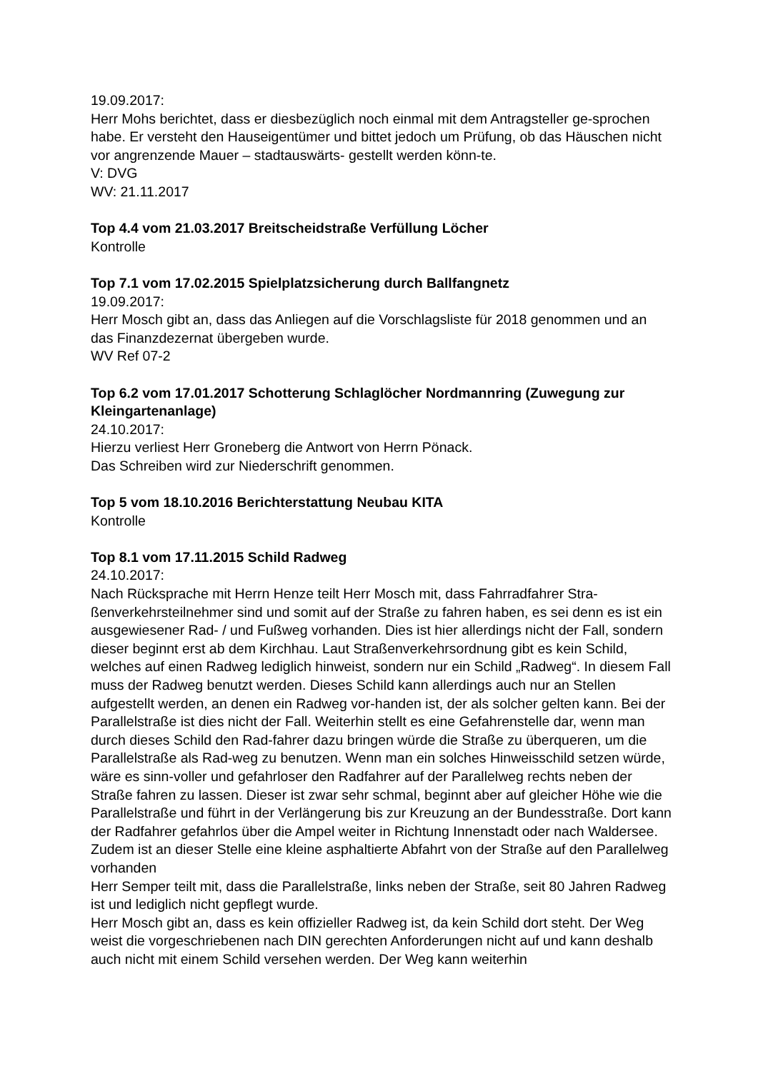19.09.2017:
Herr Mohs berichtet, dass er diesbezüglich noch einmal mit dem Antragsteller ge-sprochen habe. Er versteht den Hauseigentümer und bittet jedoch um Prüfung, ob das Häuschen nicht vor angrenzende Mauer – stadtauswärts- gestellt werden könn-te.
V: DVG
WV: 21.11.2017
Top 4.4 vom 21.03.2017 Breitscheidstraße Verfüllung Löcher
Kontrolle
Top 7.1 vom 17.02.2015 Spielplatzsicherung durch Ballfangnetz
19.09.2017:
Herr Mosch gibt an, dass das Anliegen auf die Vorschlagsliste für 2018 genommen und an das Finanzdezernat übergeben wurde.
WV Ref 07-2
Top 6.2 vom 17.01.2017 Schotterung Schlaglöcher Nordmannring (Zuwegung zur Kleingartenanlage)
24.10.2017:
Hierzu verliest Herr Groneberg die Antwort von Herrn Pönack.
Das Schreiben wird zur Niederschrift genommen.
Top 5 vom 18.10.2016 Berichterstattung Neubau KITA
Kontrolle
Top 8.1 vom 17.11.2015 Schild Radweg
24.10.2017:
Nach Rücksprache mit Herrn Henze teilt Herr Mosch mit, dass Fahrradfahrer Stra-ßenverkehrsteilnehmer sind und somit auf der Straße zu fahren haben, es sei denn es ist ein ausgewiesener Rad- / und Fußweg vorhanden. Dies ist hier allerdings nicht der Fall, sondern dieser beginnt erst ab dem Kirchhau. Laut Straßenverkehrsordnung gibt es kein Schild, welches auf einen Radweg lediglich hinweist, sondern nur ein Schild „Radweg“. In diesem Fall muss der Radweg benutzt werden. Dieses Schild kann allerdings auch nur an Stellen aufgestellt werden, an denen ein Radweg vor-handen ist, der als solcher gelten kann. Bei der Parallelstraße ist dies nicht der Fall. Weiterhin stellt es eine Gefahrenstelle dar, wenn man durch dieses Schild den Rad-fahrer dazu bringen würde die Straße zu überqueren, um die Parallelstraße als Rad-weg zu benutzen. Wenn man ein solches Hinweisschild setzen würde, wäre es sinn-voller und gefahrloser den Radfahrer auf der Parallelweg rechts neben der Straße fahren zu lassen. Dieser ist zwar sehr schmal, beginnt aber auf gleicher Höhe wie die Parallelstraße und führt in der Verlängerung bis zur Kreuzung an der Bundesstraße. Dort kann der Radfahrer gefahrlos über die Ampel weiter in Richtung Innenstadt oder nach Waldersee. Zudem ist an dieser Stelle eine kleine asphaltierte Abfahrt von der Straße auf den Parallelweg vorhanden
Herr Semper teilt mit, dass die Parallelstraße, links neben der Straße, seit 80 Jahren Radweg ist und lediglich nicht gepflegt wurde.
Herr Mosch gibt an, dass es kein offizieller Radweg ist, da kein Schild dort steht. Der Weg weist die vorgeschriebenen nach DIN gerechten Anforderungen nicht auf und kann deshalb auch nicht mit einem Schild versehen werden. Der Weg kann weiterhin